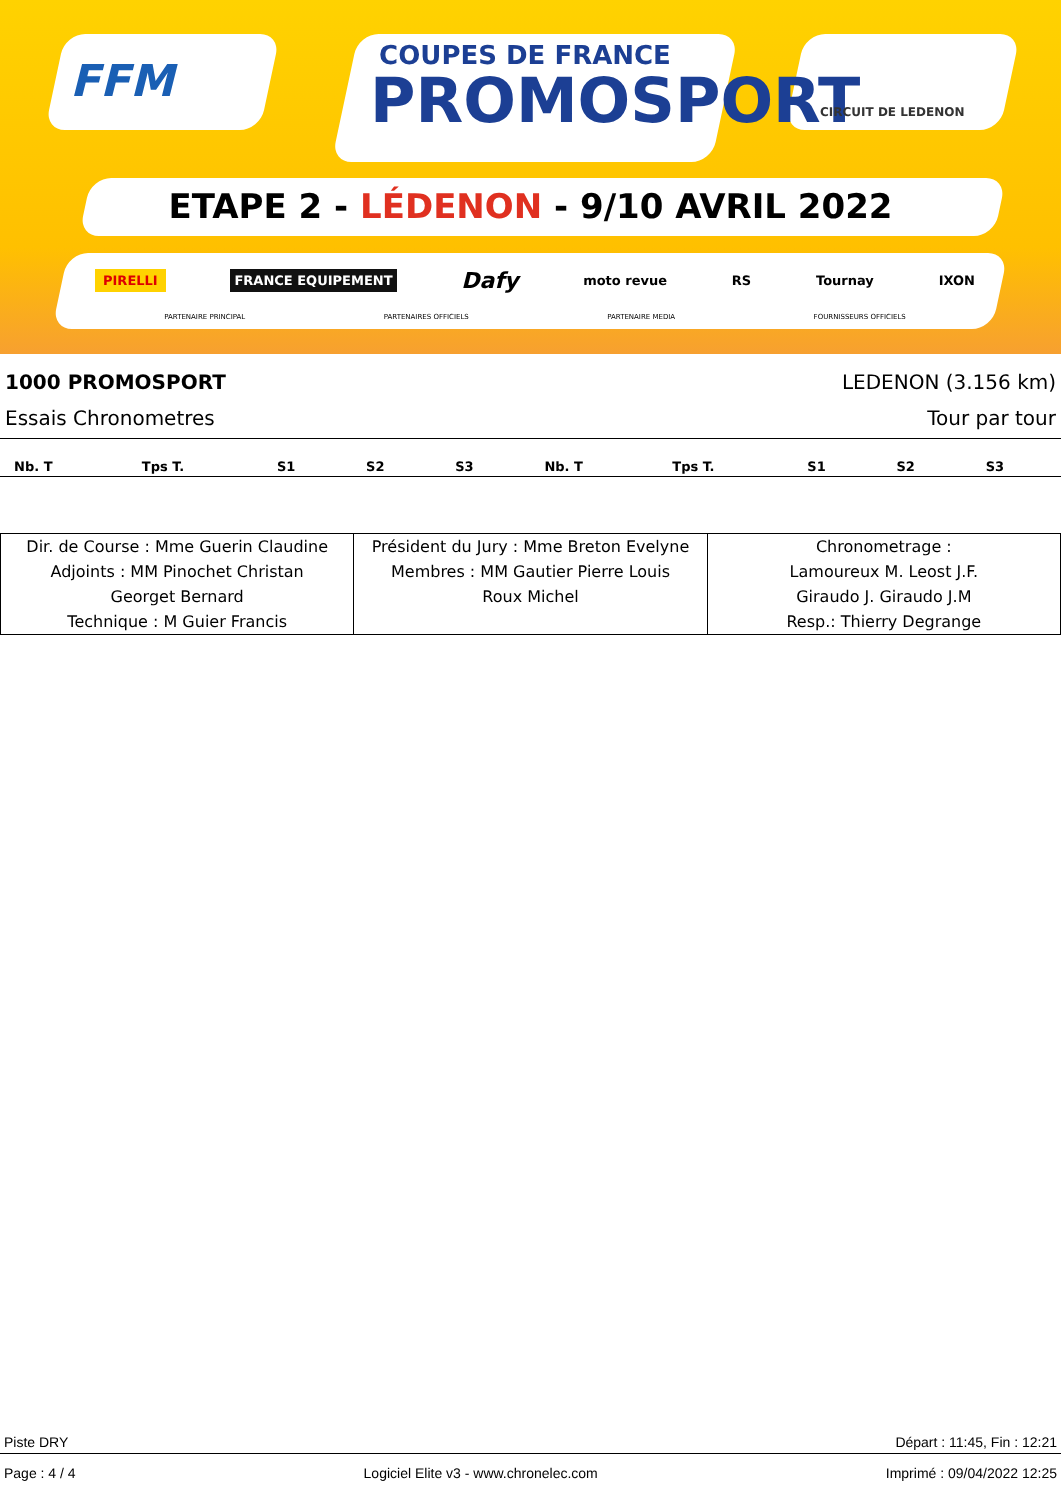FFM
COUPES DE FRANCE
PROMOSPORT
CIRCUIT DE LEDENON
ETAPE 2 - LÉDENON - 9/10 AVRIL 2022
PIRELLI FRANCE EQUIPEMENT Dafy moto revue RS Tournay IXON
PARTENAIRE PRINCIPAL PARTENAIRES OFFICIELS PARTENAIRE MEDIA FOURNISSEURS OFFICIELS
1000 PROMOSPORT LEDENON (3.156 km)
Essais Chronometres Tour par tour
| Nb. T | Tps T. | S1 | S2 | S3 | Nb. T | Tps T. | S1 | S2 | S3 |
| --- | --- | --- | --- | --- | --- | --- | --- | --- | --- |
| Dir. de Course : Mme Guerin Claudine Adjoints : MM Pinochet Christan Georget Bernard Technique : M Guier Francis | Président du Jury : Mme Breton Evelyne Membres : MM Gautier Pierre Louis Roux Michel | Chronometrage : Lamoureux M. Leost J.F. Giraudo J. Giraudo J.M Resp.: Thierry Degrange |
Piste DRY Départ : 11:45, Fin : 12:21
Page : 4 / 4 Logiciel Elite v3 - www.chronelec.com Imprimé : 09/04/2022 12:25